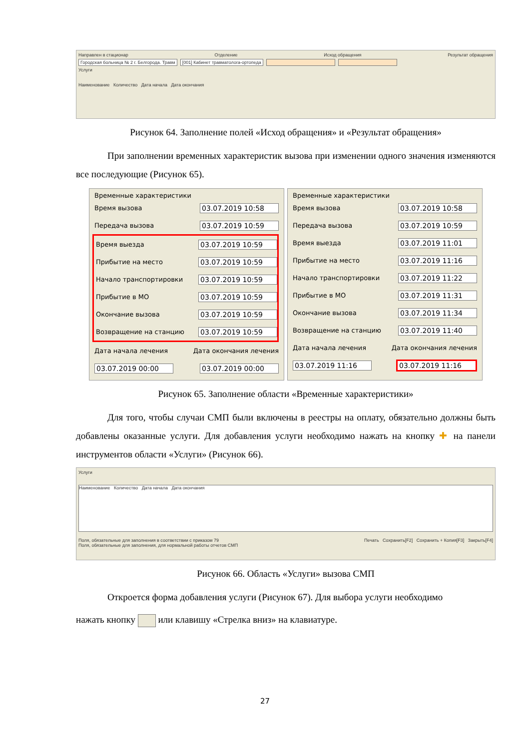Направлен в стационар Отделение Исход обращения Результат обращения
Городская больница № 2 г. Белгорода. Травм [001] Кабинет травматолога-ортопеда
Услуги
Наименование Количество Дата начала Дата окончания
Рисунок 64. Заполнение полей «Исход обращения» и «Результат обращения»
При заполнении временных характеристик вызова при изменении одного значения изменяются все последующие (Рисунок 65).
Временные характеристики
Время вызова 03.07.2019 10:58
Передача вызова 03.07.2019 10:59
Время выезда 03.07.2019 10:59
Прибытие на место 03.07.2019 10:59
Начало транспортировки 03.07.2019 10:59
Прибытие в МО 03.07.2019 10:59
Окончание вызова 03.07.2019 10:59
Возвращение на станцию 03.07.2019 10:59
Дата начала лечения Дата окончания лечения
03.07.2019 00:00 03.07.2019 00:00
Временные характеристики
Время вызова 03.07.2019 10:58
Передача вызова 03.07.2019 10:59
Время выезда 03.07.2019 11:01
Прибытие на место 03.07.2019 11:16
Начало транспортировки 03.07.2019 11:22
Прибытие в МО 03.07.2019 11:31
Окончание вызова 03.07.2019 11:34
Возвращение на станцию 03.07.2019 11:40
Дата начала лечения Дата окончания лечения
03.07.2019 11:16 03.07.2019 11:16
Рисунок 65. Заполнение области «Временные характеристики»
Для того, чтобы случаи СМП были включены в реестры на оплату, обязательно должны быть добавлены оказанные услуги. Для добавления услуги необходимо нажать на кнопку ✚ на панели инструментов области «Услуги» (Рисунок 66).
Услуги
Наименование Количество Дата начала Дата окончания
Поля, обязательные для заполнения в соответствии с приказом 79
Поля, обязательные для заполнения, для нормальной работы отчетов СМП Печать Сохранить[F2] Сохранить + Копия[F3] Закрыть[F4]
Рисунок 66. Область «Услуги» вызова СМП
Откроется форма добавления услуги (Рисунок 67). Для выбора услуги необходимо
нажать кнопку или клавишу «Стрелка вниз» на клавиатуре.
27